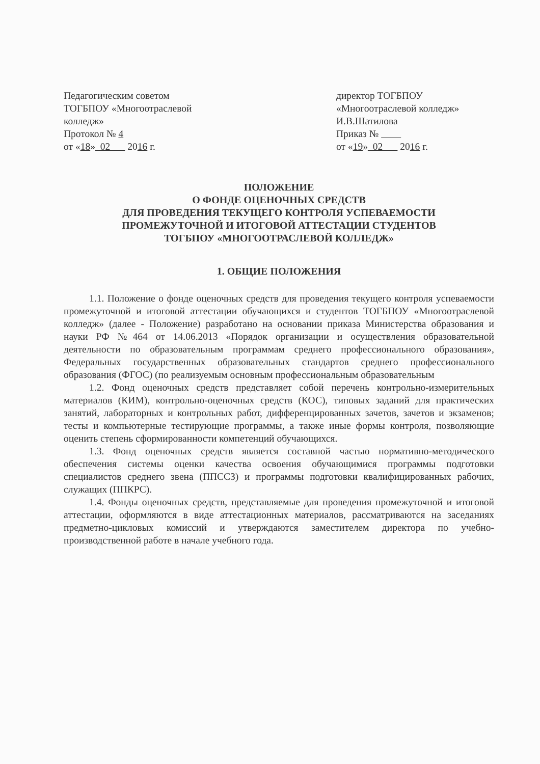Педагогическим советом
ТОГБПОУ «Многоотраслевой колледж»
Протокол № 4
от «18» 02 2016 г.
директор ТОГБПОУ
«Многоотраслевой колледж»
И.В.Шатилова
Приказ №
от «19» 02 2016 г.
ПОЛОЖЕНИЕ
О ФОНДЕ ОЦЕНОЧНЫХ СРЕДСТВ
ДЛЯ ПРОВЕДЕНИЯ ТЕКУЩЕГО КОНТРОЛЯ УСПЕВАЕМОСТИ
ПРОМЕЖУТОЧНОЙ И ИТОГОВОЙ АТТЕСТАЦИИ СТУДЕНТОВ
ТОГБПОУ «МНОГООТРАСЛЕВОЙ КОЛЛЕДЖ»
1. ОБЩИЕ ПОЛОЖЕНИЯ
1.1. Положение о фонде оценочных средств для проведения текущего контроля успеваемости промежуточной и итоговой аттестации обучающихся и студентов ТОГБПОУ «Многоотраслевой колледж» (далее - Положение) разработано на основании приказа Министерства образования и науки РФ №464 от 14.06.2013 «Порядок организации и осуществления образовательной деятельности по образовательным программам среднего профессионального образования», Федеральных государственных образовательных стандартов среднего профессионального образования (ФГОС) (по реализуемым основным профессиональным образовательным
1.2. Фонд оценочных средств представляет собой перечень контрольно-измерительных материалов (КИМ), контрольно-оценочных средств (КОС), типовых заданий для практических занятий, лабораторных и контрольных работ, дифференцированных зачетов, зачетов и экзаменов; тесты и компьютерные тестирующие программы, а также иные формы контроля, позволяющие оценить степень сформированности компетенций обучающихся.
1.3. Фонд оценочных средств является составной частью нормативно-методического обеспечения системы оценки качества освоения обучающимися программы подготовки специалистов среднего звена (ППССЗ) и программы подготовки квалифицированных рабочих, служащих (ППКРС).
1.4. Фонды оценочных средств, представляемые для проведения промежуточной и итоговой аттестации, оформляются в виде аттестационных материалов, рассматриваются на заседаниях предметно-цикловых комиссий и утверждаются заместителем директора по учебно-производственной работе в начале учебного года.